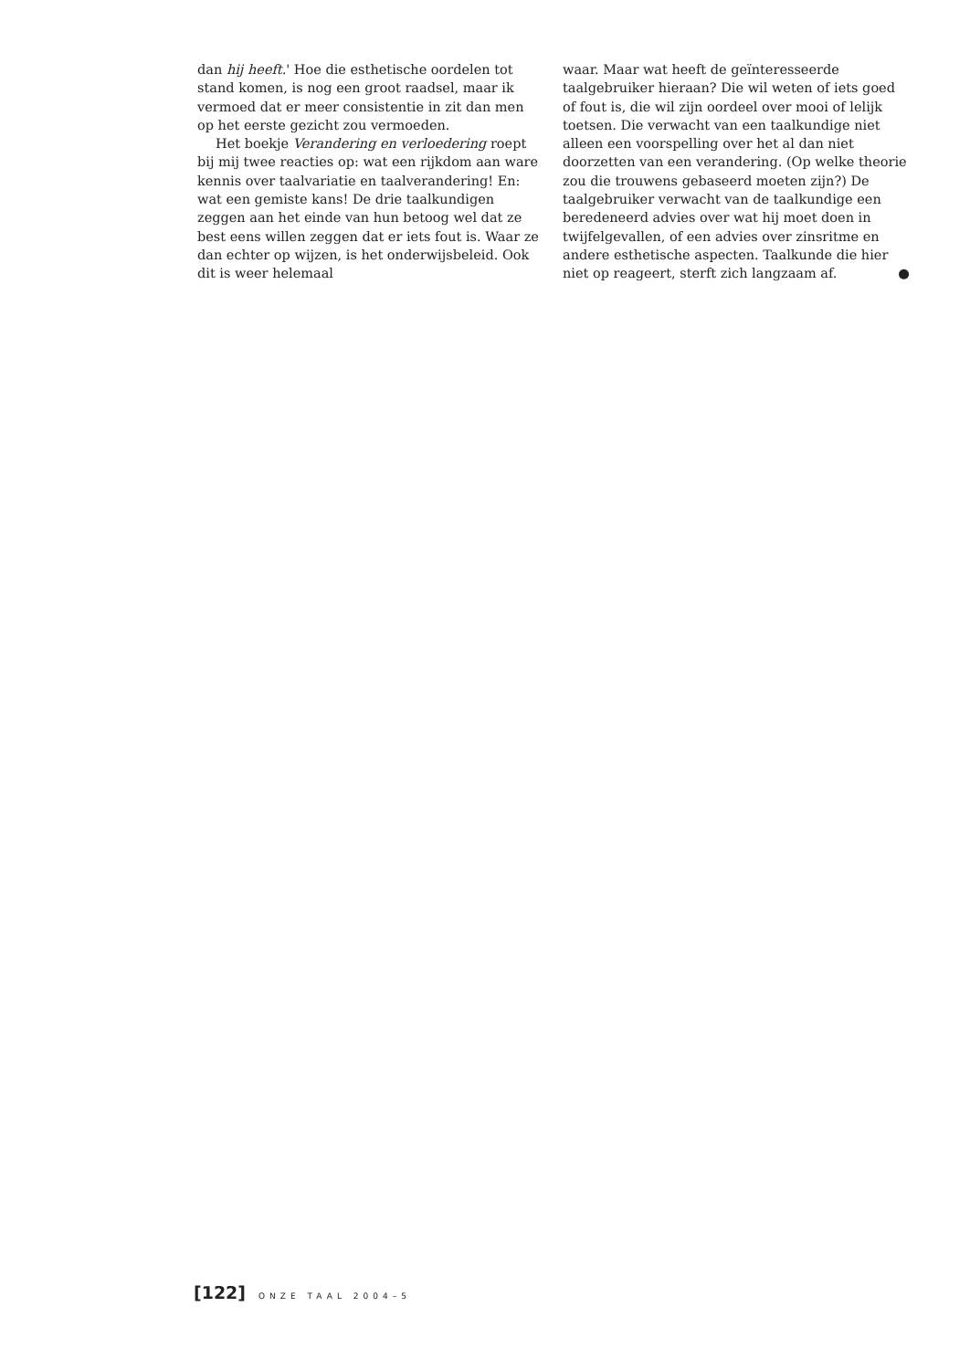dan hij heeft.' Hoe die esthetische oordelen tot stand komen, is nog een groot raadsel, maar ik vermoed dat er meer consistentie in zit dan men op het eerste gezicht zou vermoeden.
Het boekje Verandering en verloedering roept bij mij twee reacties op: wat een rijkdom aan ware kennis over taalvariatie en taalverandering! En: wat een gemiste kans! De drie taalkundigen zeggen aan het einde van hun betoog wel dat ze best eens willen zeggen dat er iets fout is. Waar ze dan echter op wijzen, is het onderwijsbeleid. Ook dit is weer helemaal
waar. Maar wat heeft de geïnteresseerde taalgebruiker hieraan? Die wil weten of iets goed of fout is, die wil zijn oordeel over mooi of lelijk toetsen. Die verwacht van een taalkundige niet alleen een voorspelling over het al dan niet doorzetten van een verandering. (Op welke theorie zou die trouwens gebaseerd moeten zijn?) De taalgebruiker verwacht van de taalkundige een beredeneerd advies over wat hij moet doen in twijfelgevallen, of een advies over zinsritme en andere esthetische aspecten. Taalkunde die hier niet op reageert, sterft zich langzaam af. ●
[122] ONZE TAAL 2004–5